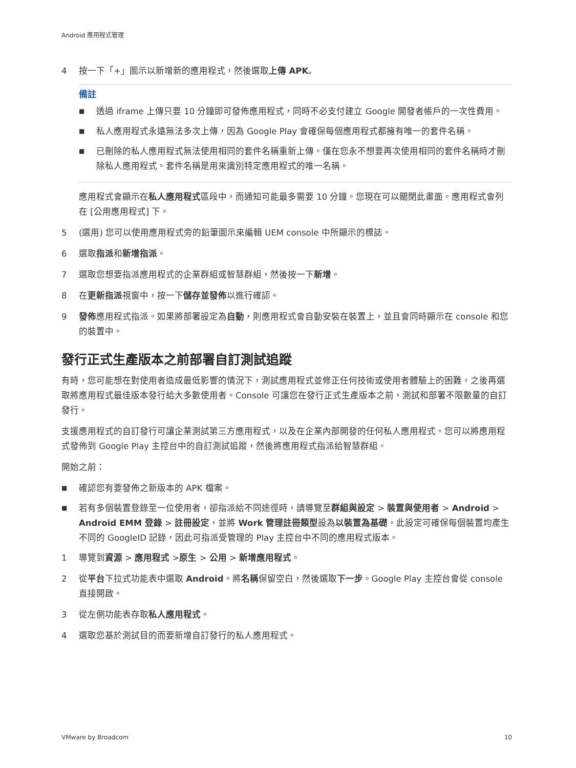Android 應用程式管理
4 按一下「+」圖示以新增新的應用程式，然後選取上傳 APK。
備註
■ 透過 iframe 上傳只要 10 分鐘即可發佈應用程式，同時不必支付建立 Google 開發者帳戶的一次性費用。
■ 私人應用程式永遠無法多次上傳，因為 Google Play 會確保每個應用程式都擁有唯一的套件名稱。
■ 已刪除的私人應用程式無法使用相同的套件名稱重新上傳。僅在您永不想要再次使用相同的套件名稱時才刪除私人應用程式。套件名稱是用來識別特定應用程式的唯一名稱。
應用程式會顯示在私人應用程式區段中，而通知可能最多需要 10 分鐘。您現在可以關閉此畫面。應用程式會列在 [公用應用程式] 下。
5 (選用) 您可以使用應用程式旁的鉛筆圖示來編輯 UEM console 中所顯示的標誌。
6 選取指派和新增指派。
7 選取您想要指派應用程式的企業群組或智慧群組，然後按一下新增。
8 在更新指派視窗中，按一下儲存並發佈以進行確認。
9 發佈應用程式指派。如果將部署設定為自動，則應用程式會自動安裝在裝置上，並且會同時顯示在 console 和您的裝置中。
發行正式生產版本之前部署自訂測試追蹤
有時，您可能想在對使用者造成最低影響的情況下，測試應用程式並修正任何技術或使用者體驗上的困難，之後再選取將應用程式最佳版本發行給大多數使用者。Console 可讓您在發行正式生產版本之前，測試和部署不限數量的自訂發行。
支援應用程式的自訂發行可讓企業測試第三方應用程式，以及在企業內部開發的任何私人應用程式。您可以將應用程式發佈到 Google Play 主控台中的自訂測試追蹤，然後將應用程式指派給智慧群組。
開始之前：
■ 確認您有要發佈之新版本的 APK 檔案。
■ 若有多個裝置登錄至一位使用者，卻指派給不同途徑時，請導覽至群組與設定 > 裝置與使用者 > Android > Android EMM 登錄 > 註冊設定，並將 Work 管理註冊類型設為以裝置為基礎。此設定可確保每個裝置均產生不同的 GoogleID 記錄，因此可指派受管理的 Play 主控台中不同的應用程式版本。
1 導覽到資源 > 應用程式 >原生 > 公用 > 新增應用程式。
2 從平台下拉式功能表中選取 Android。將名稱保留空白，然後選取下一步。Google Play 主控台會從 console 直接開啟。
3 從左側功能表存取私人應用程式。
4 選取您基於測試目的而要新增自訂發行的私人應用程式。
VMware by Broadcom 10